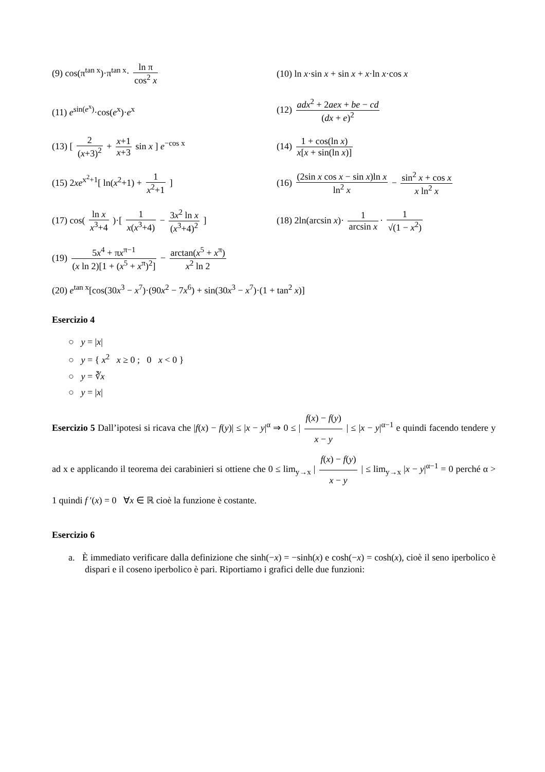(9) cos(π<sup>tan x</sup>)·π<sup>tan x</sup>· ln π cos<sup>2</sup> x
(10) ln x·sin x + sin x + x·ln x·cos x
(11) e<sup>sin(e<sup>x</sup>)</sup>·cos(e<sup>x</sup>)·e<sup>x</sup>
(12) adx<sup>2</sup> + 2aex + be − cd (dx + e)<sup>2</sup>
(13) [ 2 (x+3)<sup>2</sup> + x+1 x+3 sin x ] e<sup>−cos x</sup>
(14) 1 + cos(ln x) x[x + sin(ln x)]
(15) 2xe<sup>x<sup>2</sup>+1</sup>[ ln(x<sup>2</sup>+1) + 1 x<sup>2</sup>+1 ]
(16) (2sin x cos x − sin x)ln x ln<sup>2</sup> x − sin<sup>2</sup> x + cos x x ln<sup>2</sup> x
(17) cos( ln x x<sup>3</sup>+4 )·[ 1 x(x<sup>3</sup>+4) − 3x<sup>2</sup> ln x (x<sup>3</sup>+4)<sup>2</sup> ]
(18) 2ln(arcsin x)· 1 arcsin x · 1 √(1 − x<sup>2</sup>)
(19) 5x<sup>4</sup> + πx<sup>π−1</sup> (x ln 2)[1 + (x<sup>5</sup> + x<sup>π</sup>)<sup>2</sup>] − arctan(x<sup>5</sup> + x<sup>π</sup>) x<sup>2</sup> ln 2
(20) e<sup>tan x</sup>[cos(30x<sup>3</sup> − x<sup>7</sup>)·(90x<sup>2</sup> − 7x<sup>6</sup>) + sin(30x<sup>3</sup> − x<sup>7</sup>)·(1 + tan<sup>2</sup> x)]
Esercizio 4
○ y = |x|
○ y = { x<sup>2</sup> x ≥ 0 ; 0 x < 0 }
○ y = ∛x
○ y = |x|
Esercizio 5 Dall’ipotesi si ricava che |f(x) − f(y)| ≤ |x − y|<sup>α</sup> ⇒ 0 ≤ | f(x) − f(y) x − y | ≤ |x − y|<sup>α−1</sup> e quindi facendo tendere y ad x e applicando il teorema dei carabinieri si ottiene che 0 ≤ lim<sub>y→x</sub> | f(x) − f(y) x − y | ≤ lim<sub>y→x</sub> |x − y|<sup>α−1</sup> = 0 perché α > 1 quindi f ′(x) = 0 ∀x ∈ ℝ cioè la funzione è costante.
Esercizio 6
a. È immediato verificare dalla definizione che sinh(−x) = −sinh(x) e cosh(−x) = cosh(x), cioè il seno iperbolico è dispari e il coseno iperbolico è pari. Riportiamo i grafici delle due funzioni: